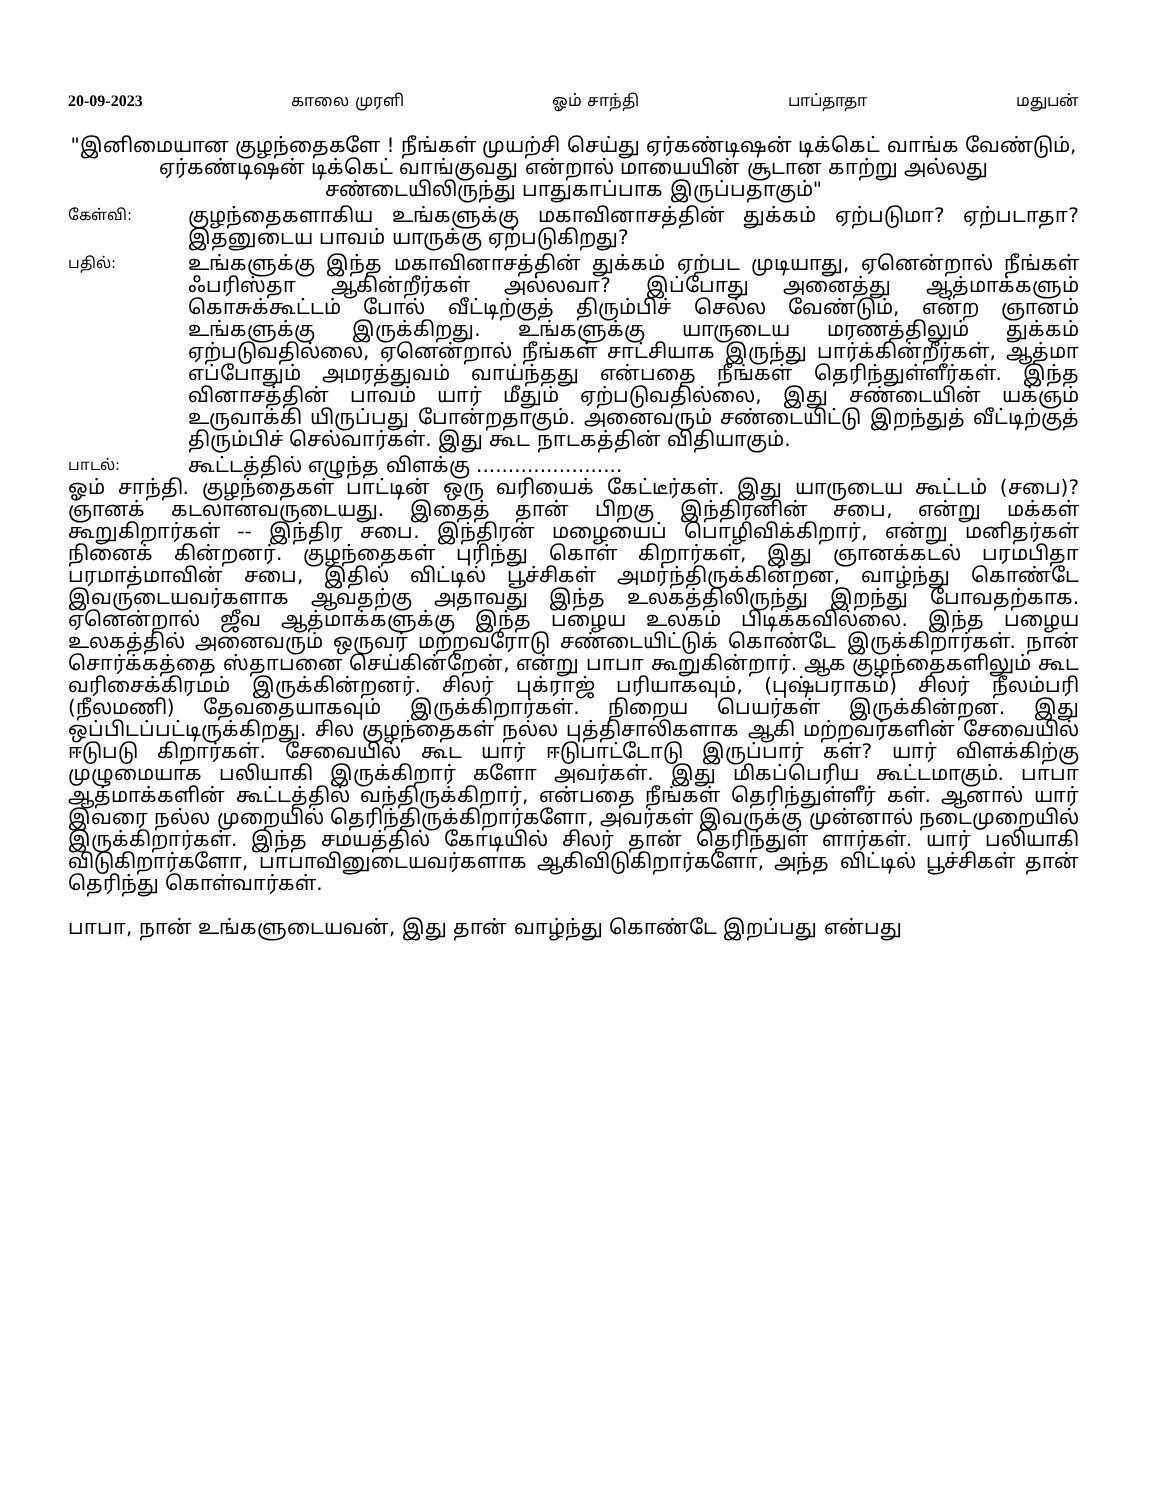20-09-2023 காலை முரளி ஓம் சாந்தி பாப்தாதா மதுபன்
"இனிமையான குழந்தைகளே ! நீங்கள் முயற்சி செய்து ஏர்கண்டிஷன் டிக்கெட் வாங்க வேண்டும், ஏர்கண்டிஷன் டிக்கெட் வாங்குவது என்றால் மாயையின் சூடான காற்று அல்லது சண்டையிலிருந்து பாதுகாப்பாக இருப்பதாகும்"
கேள்வி:
குழந்தைகளாகிய உங்களுக்கு மகாவினாசத்தின் துக்கம் ஏற்படுமா? ஏற்படாதா? இதனுடைய பாவம் யாருக்கு ஏற்படுகிறது?
பதில்:
உங்களுக்கு இந்த மகாவினாசத்தின் துக்கம் ஏற்பட முடியாது, ஏனென்றால் நீங்கள் ஃபரிஸ்தா ஆகின்றீர்கள் அல்லவா? இப்போது அனைத்து ஆத்மாக்களும் கொசுக்கூட்டம் போல் வீட்டிற்குத் திரும்பிச் செல்ல வேண்டும், என்ற ஞானம் உங்களுக்கு இருக்கிறது. உங்களுக்கு யாருடைய மரணத்திலும் துக்கம் ஏற்படுவதில்லை, ஏனென்றால் நீங்கள் சாட்சியாக இருந்து பார்க்கின்றீர்கள், ஆத்மா எப்போதும் அமரத்துவம் வாய்ந்தது என்பதை நீங்கள் தெரிந்துள்ளீர்கள். இந்த வினாசத்தின் பாவம் யார் மீதும் ஏற்படுவதில்லை, இது சண்டையின் யக்ஞம் உருவாக்கி யிருப்பது போன்றதாகும். அனைவரும் சண்டையிட்டு இறந்துத் வீட்டிற்குத் திரும்பிச் செல்வார்கள். இது கூட நாடகத்தின் விதியாகும்.
பாடல்:
கூட்டத்தில் எழுந்த விளக்கு .......................
ஓம் சாந்தி. குழந்தைகள் பாட்டின் ஒரு வரியைக் கேட்டீர்கள். இது யாருடைய கூட்டம் (சபை)? ஞானக் கடலானவருடையது. இதைத் தான் பிறகு இந்திரனின் சபை, என்று மக்கள் கூறுகிறார்கள் -- இந்திர சபை. இந்திரன் மழையைப் பொழிவிக்கிறார், என்று மனிதர்கள் நினைக் கின்றனர். குழந்தைகள் புரிந்து கொள் கிறார்கள், இது ஞானக்கடல் பரமபிதா பரமாத்மாவின் சபை, இதில் விட்டில் பூச்சிகள் அமர்ந்திருக்கின்றன, வாழ்ந்து கொண்டே இவருடையவர்களாக ஆவதற்கு அதாவது இந்த உலகத்திலிருந்து இறந்து போவதற்காக. ஏனென்றால் ஜீவ ஆத்மாக்களுக்கு இந்த பழைய உலகம் பிடிக்கவில்லை. இந்த பழைய உலகத்தில் அனைவரும் ஒருவர் மற்றவரோடு சண்டையிட்டுக் கொண்டே இருக்கிறார்கள். நான் சொர்க்கத்தை ஸ்தாபனை செய்கின்றேன், என்று பாபா கூறுகின்றார். ஆக குழந்தைகளிலும் கூட வரிசைக்கிரமம் இருக்கின்றனர். சிலர் புக்ராஜ் பரியாகவும், (புஷ்பராகம்) சிலர் நீலம்பரி (நீலமணி) தேவதையாகவும் இருக்கிறார்கள். நிறைய பெயர்கள் இருக்கின்றன. இது ஒப்பிடப்பட்டிருக்கிறது. சில குழந்தைகள் நல்ல புத்திசாலிகளாக ஆகி மற்றவர்களின் சேவையில் ஈடுபடு கிறார்கள். சேவையில் கூட யார் ஈடுபாட்டோடு இருப்பார் கள்? யார் விளக்கிற்கு முழுமையாக பலியாகி இருக்கிறார் களோ அவர்கள். இது மிகப்பெரிய கூட்டமாகும். பாபா ஆத்மாக்களின் கூட்டத்தில் வந்திருக்கிறார், என்பதை நீங்கள் தெரிந்துள்ளீர் கள். ஆனால் யார் இவரை நல்ல முறையில் தெரிந்திருக்கிறார்களோ, அவர்கள் இவருக்கு முன்னால் நடைமுறையில் இருக்கிறார்கள். இந்த சமயத்தில் கோடியில் சிலர் தான் தெரிந்துள் ளார்கள். யார் பலியாகி விடுகிறார்களோ, பாபாவினுடையவர்களாக ஆகிவிடுகிறார்களோ, அந்த விட்டில் பூச்சிகள் தான் தெரிந்து கொள்வார்கள்.
பாபா, நான் உங்களுடையவன், இது தான் வாழ்ந்து கொண்டே இறப்பது என்பது